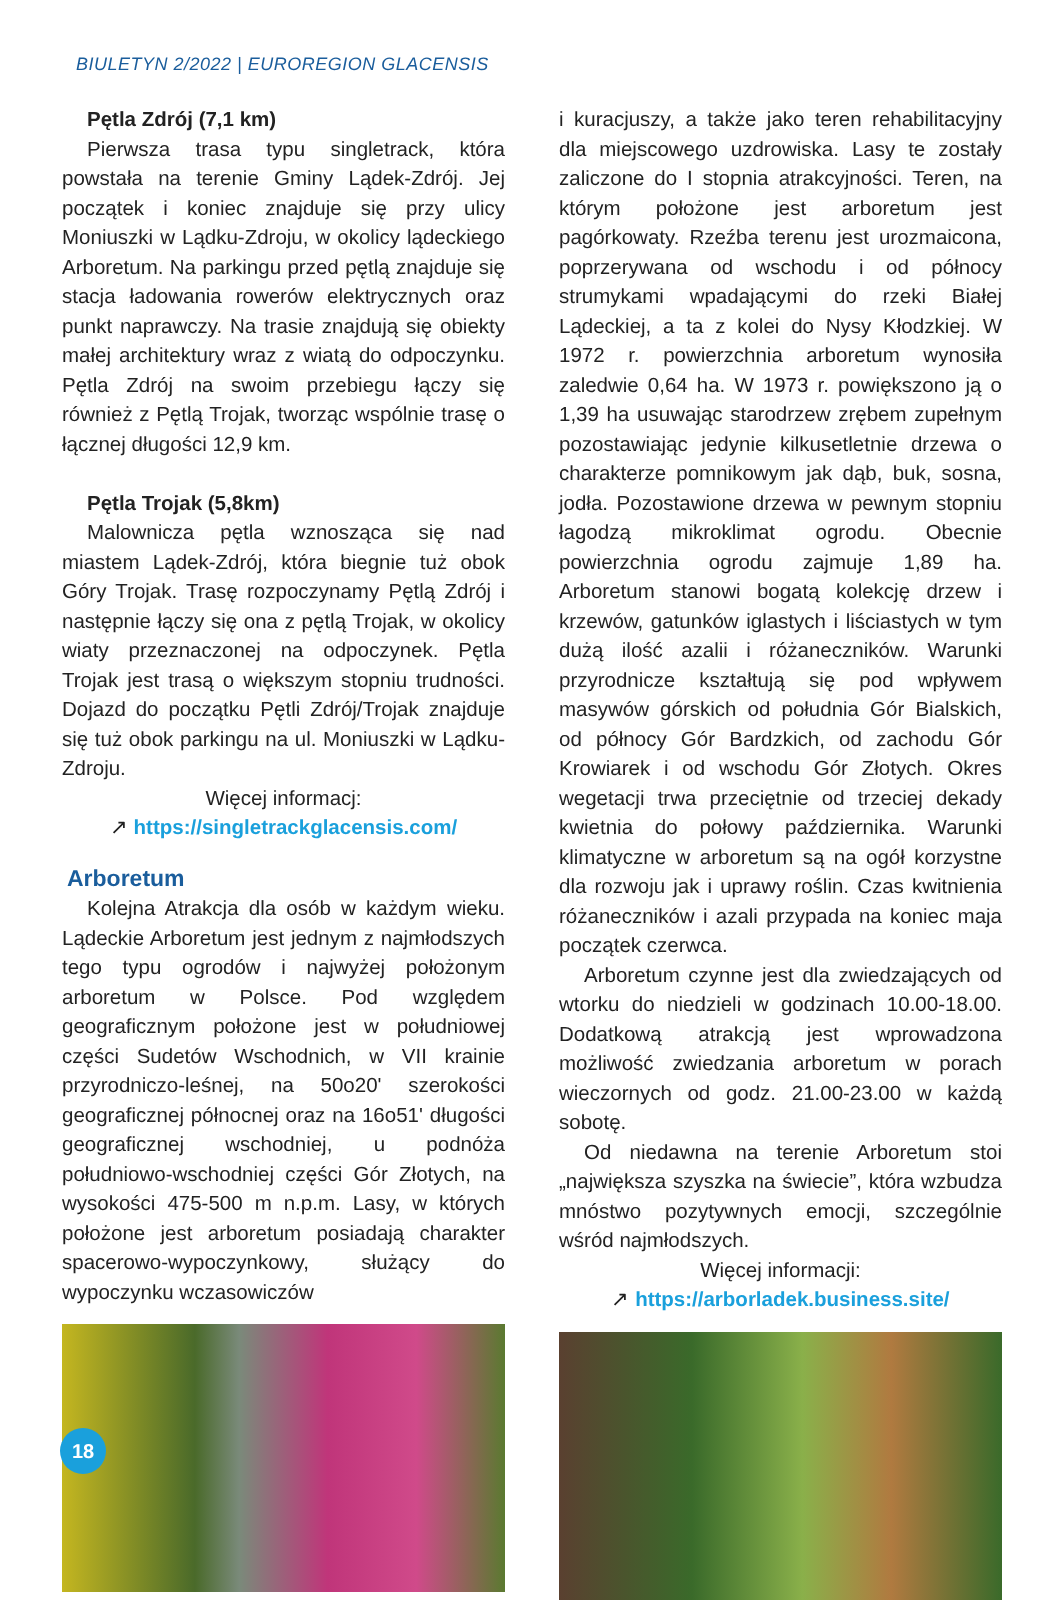BIULETYN 2/2022 | EUROREGION GLACENSIS
Pętla Zdrój (7,1 km)
Pierwsza trasa typu singletrack, która powstała na terenie Gminy Lądek-Zdrój. Jej początek i koniec znajduje się przy ulicy Moniuszki w Lądku-Zdroju, w okolicy lądeckiego Arboretum. Na parkingu przed pętlą znajduje się stacja ładowania rowerów elektrycznych oraz punkt naprawczy. Na trasie znajdują się obiekty małej architektury wraz z wiatą do odpoczynku. Pętla Zdrój na swoim przebiegu łączy się również z Pętlą Trojak, tworząc wspólnie trasę o łącznej długości 12,9 km.
Pętla Trojak (5,8km)
Malownicza pętla wznosząca się nad miastem Lądek-Zdrój, która biegnie tuż obok Góry Trojak. Trasę rozpoczynamy Pętlą Zdrój i następnie łączy się ona z pętlą Trojak, w okolicy wiaty przeznaczonej na odpoczynek. Pętla Trojak jest trasą o większym stopniu trudności. Dojazd do początku Pętli Zdrój/Trojak znajduje się tuż obok parkingu na ul. Moniuszki w Lądku-Zdroju.
Więcej informacj:
↗ https://singletrackglacensis.com/
Arboretum
Kolejna Atrakcja dla osób w każdym wieku. Lądeckie Arboretum jest jednym z najmłodszych tego typu ogrodów i najwyżej położonym arboretum w Polsce. Pod względem geograficznym położone jest w południowej części Sudetów Wschodnich, w VII krainie przyrodniczo-leśnej, na 50o20' szerokości geograficznej północnej oraz na 16o51' długości geograficznej wschodniej, u podnóża południowo-wschodniej części Gór Złotych, na wysokości 475-500 m n.p.m. Lasy, w których położone jest arboretum posiadają charakter spacerowo-wypoczynkowy, służący do wypoczynku wczasowiczów
i kuracjuszy, a także jako teren rehabilitacyjny dla miejscowego uzdrowiska. Lasy te zostały zaliczone do I stopnia atrakcyjności. Teren, na którym położone jest arboretum jest pagórkowaty. Rzeźba terenu jest urozmaicona, poprzerywana od wschodu i od północy strumykami wpadającymi do rzeki Białej Lądeckiej, a ta z kolei do Nysy Kłodzkiej. W 1972 r. powierzchnia arboretum wynosiła zaledwie 0,64 ha. W 1973 r. powiększono ją o 1,39 ha usuwając starodrzew zrębem zupełnym pozostawiając jedynie kilkusetletnie drzewa o charakterze pomnikowym jak dąb, buk, sosna, jodła. Pozostawione drzewa w pewnym stopniu łagodzą mikroklimat ogrodu. Obecnie powierzchnia ogrodu zajmuje 1,89 ha. Arboretum stanowi bogatą kolekcję drzew i krzewów, gatunków iglastych i liściastych w tym dużą ilość azalii i różaneczników. Warunki przyrodnicze kształtują się pod wpływem masywów górskich od południa Gór Bialskich, od północy Gór Bardzkich, od zachodu Gór Krowiarek i od wschodu Gór Złotych. Okres wegetacji trwa przeciętnie od trzeciej dekady kwietnia do połowy października. Warunki klimatyczne w arboretum są na ogół korzystne dla rozwoju jak i uprawy roślin. Czas kwitnienia różaneczników i azali przypada na koniec maja początek czerwca.
Arboretum czynne jest dla zwiedzających od wtorku do niedzieli w godzinach 10.00-18.00. Dodatkową atrakcją jest wprowadzona możliwość zwiedzania arboretum w porach wieczornych od godz. 21.00-23.00 w każdą sobotę.
Od niedawna na terenie Arboretum stoi „największa szyszka na świecie”, która wzbudza mnóstwo pozytywnych emocji, szczególnie wśród najmłodszych.
Więcej informacji:
↗ https://arborladek.business.site/
18